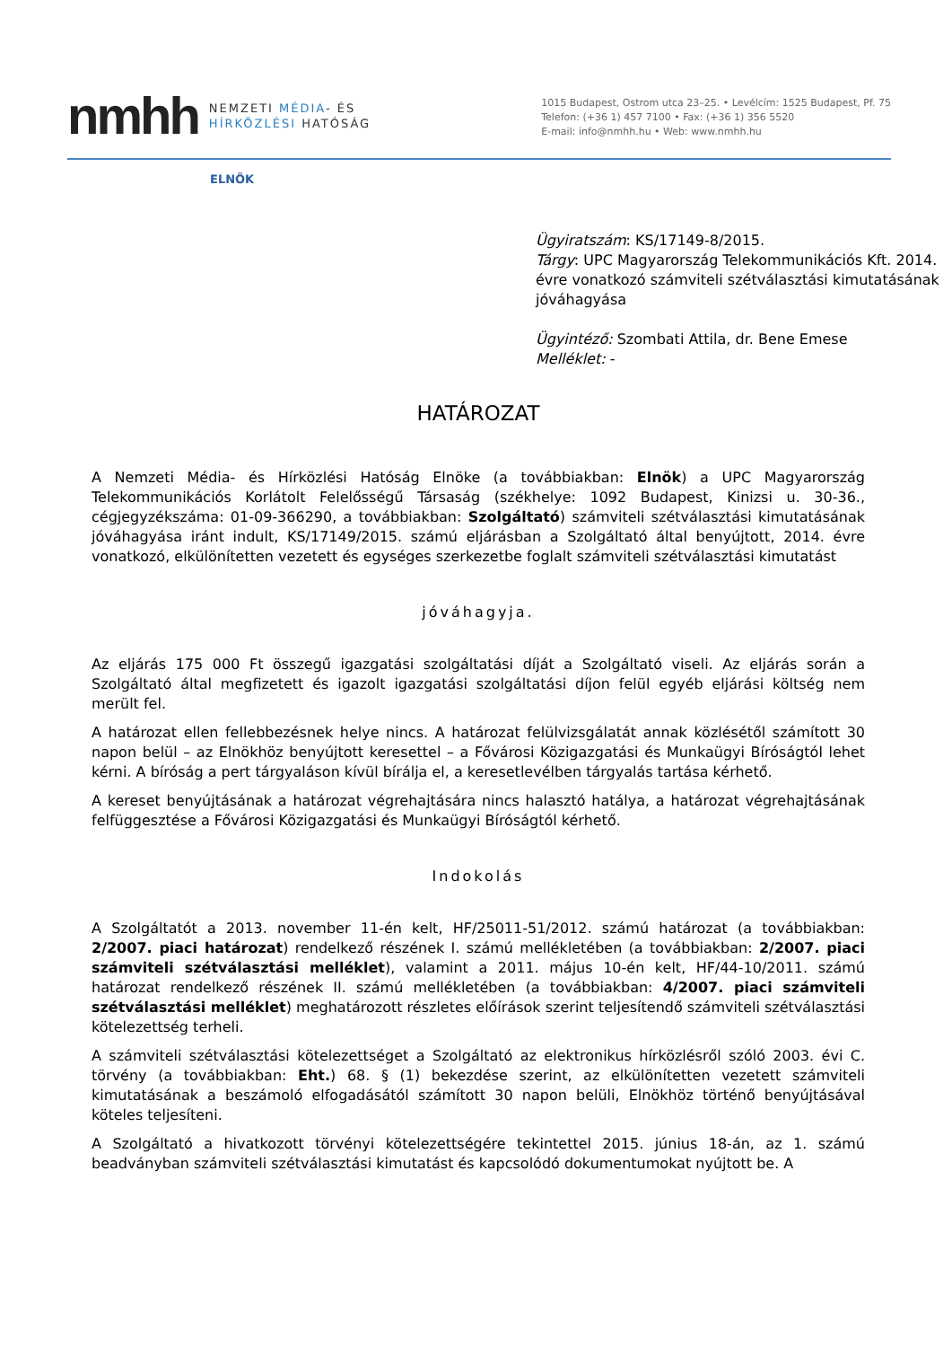nmhh
NEMZETI MÉDIA- ÉS
HÍRKÖZLÉSI HATÓSÁG
1015 Budapest, Ostrom utca 23–25. • Levélcím: 1525 Budapest, Pf. 75
Telefon: (+36 1) 457 7100 • Fax: (+36 1) 356 5520
E-mail: info@nmhh.hu • Web: www.nmhh.hu
ELNÖK
Ügyiratszám: KS/17149-8/2015.
Tárgy: UPC Magyarország Telekommunikációs Kft. 2014. évre vonatkozó számviteli szétválasztási kimutatásának jóváhagyása
Ügyintéző: Szombati Attila, dr. Bene Emese
Melléklet: -
HATÁROZAT
A Nemzeti Média- és Hírközlési Hatóság Elnöke (a továbbiakban: Elnök) a UPC Magyarország Telekommunikációs Korlátolt Felelősségű Társaság (székhelye: 1092 Budapest, Kinizsi u. 30-36., cégjegyzékszáma: 01-09-366290, a továbbiakban: Szolgáltató) számviteli szétválasztási kimutatásának jóváhagyása iránt indult, KS/17149/2015. számú eljárásban a Szolgáltató által benyújtott, 2014. évre vonatkozó, elkülönítetten vezetett és egységes szerkezetbe foglalt számviteli szétválasztási kimutatást
jóváhagyja.
Az eljárás 175 000 Ft összegű igazgatási szolgáltatási díját a Szolgáltató viseli. Az eljárás során a Szolgáltató által megfizetett és igazolt igazgatási szolgáltatási díjon felül egyéb eljárási költség nem merült fel.
A határozat ellen fellebbezésnek helye nincs. A határozat felülvizsgálatát annak közlésétől számított 30 napon belül – az Elnökhöz benyújtott keresettel – a Fővárosi Közigazgatási és Munkaügyi Bíróságtól lehet kérni. A bíróság a pert tárgyaláson kívül bírálja el, a keresetlevélben tárgyalás tartása kérhető.
A kereset benyújtásának a határozat végrehajtására nincs halasztó hatálya, a határozat végrehajtásának felfüggesztése a Fővárosi Közigazgatási és Munkaügyi Bíróságtól kérhető.
Indokolás
A Szolgáltatót a 2013. november 11-én kelt, HF/25011-51/2012. számú határozat (a továbbiakban: 2/2007. piaci határozat) rendelkező részének I. számú mellékletében (a továbbiakban: 2/2007. piaci számviteli szétválasztási melléklet), valamint a 2011. május 10-én kelt, HF/44-10/2011. számú határozat rendelkező részének II. számú mellékletében (a továbbiakban: 4/2007. piaci számviteli szétválasztási melléklet) meghatározott részletes előírások szerint teljesítendő számviteli szétválasztási kötelezettség terheli.
A számviteli szétválasztási kötelezettséget a Szolgáltató az elektronikus hírközlésről szóló 2003. évi C. törvény (a továbbiakban: Eht.) 68. § (1) bekezdése szerint, az elkülönítetten vezetett számviteli kimutatásának a beszámoló elfogadásától számított 30 napon belüli, Elnökhöz történő benyújtásával köteles teljesíteni.
A Szolgáltató a hivatkozott törvényi kötelezettségére tekintettel 2015. június 18-án, az 1. számú beadványban számviteli szétválasztási kimutatást és kapcsolódó dokumentumokat nyújtott be. A